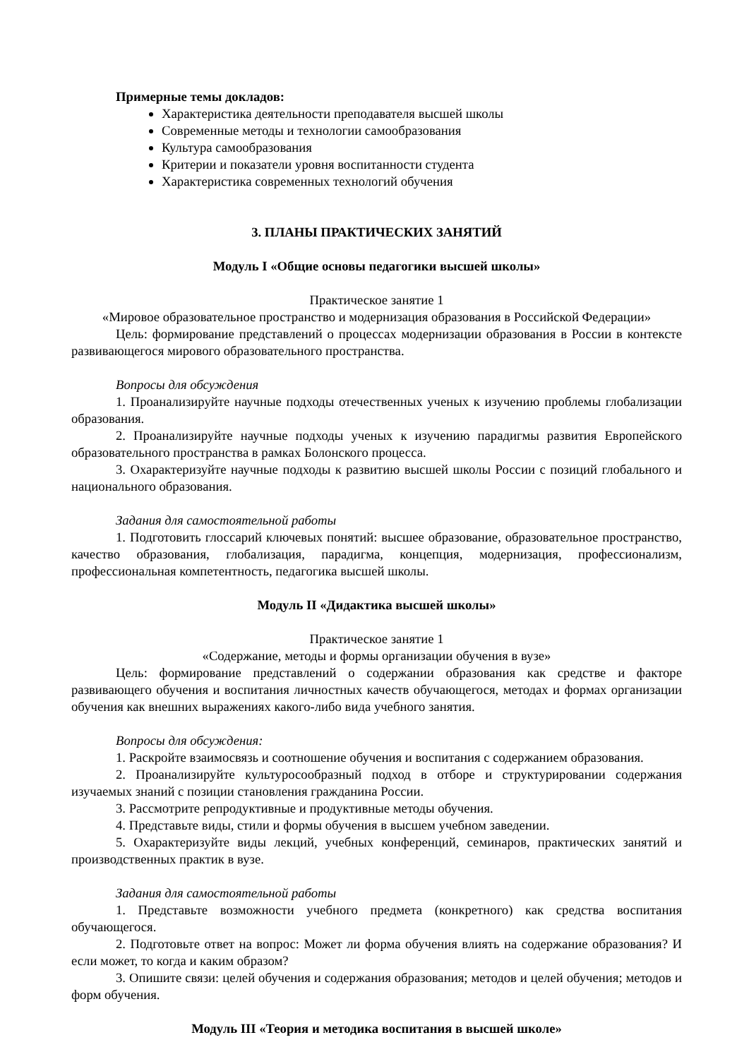Примерные темы докладов:
Характеристика деятельности преподавателя высшей школы
Современные методы и технологии самообразования
Культура самообразования
Критерии и показатели уровня воспитанности студента
Характеристика современных технологий обучения
3. ПЛАНЫ ПРАКТИЧЕСКИХ ЗАНЯТИЙ
Модуль I «Общие основы педагогики высшей школы»
Практическое занятие 1
«Мировое образовательное пространство и модернизация образования в Российской Федерации»
Цель: формирование представлений о процессах модернизации образования в России в контексте развивающегося мирового образовательного пространства.
Вопросы для обсуждения
1. Проанализируйте научные подходы отечественных ученых к изучению проблемы глобализации образования.
2. Проанализируйте научные подходы ученых к изучению парадигмы развития Европейского образовательного пространства в рамках Болонского процесса.
3. Охарактеризуйте научные подходы к развитию высшей школы России с позиций глобального и национального образования.
Задания для самостоятельной работы
1. Подготовить глоссарий ключевых понятий: высшее образование, образовательное пространство, качество образования, глобализация, парадигма, концепция, модернизация, профессионализм, профессиональная компетентность, педагогика высшей школы.
Модуль II «Дидактика высшей школы»
Практическое занятие 1
«Содержание, методы и формы организации обучения в вузе»
Цель: формирование представлений о содержании образования как средстве и факторе развивающего обучения и воспитания личностных качеств обучающегося, методах и формах организации обучения как внешних выражениях какого-либо вида учебного занятия.
Вопросы для обсуждения:
1. Раскройте взаимосвязь и соотношение обучения и воспитания с содержанием образования.
2. Проанализируйте культуросообразный подход в отборе и структурировании содержания изучаемых знаний с позиции становления гражданина России.
3. Рассмотрите репродуктивные и продуктивные методы обучения.
4. Представьте виды, стили и формы обучения в высшем учебном заведении.
5. Охарактеризуйте виды лекций, учебных конференций, семинаров, практических занятий и производственных практик в вузе.
Задания для самостоятельной работы
1. Представьте возможности учебного предмета (конкретного) как средства воспитания обучающегося.
2. Подготовьте ответ на вопрос: Может ли форма обучения влиять на содержание образования? И если может, то когда и каким образом?
3. Опишите связи: целей обучения и содержания образования; методов и целей обучения; методов и форм обучения.
Модуль III «Теория и методика воспитания в высшей школе»